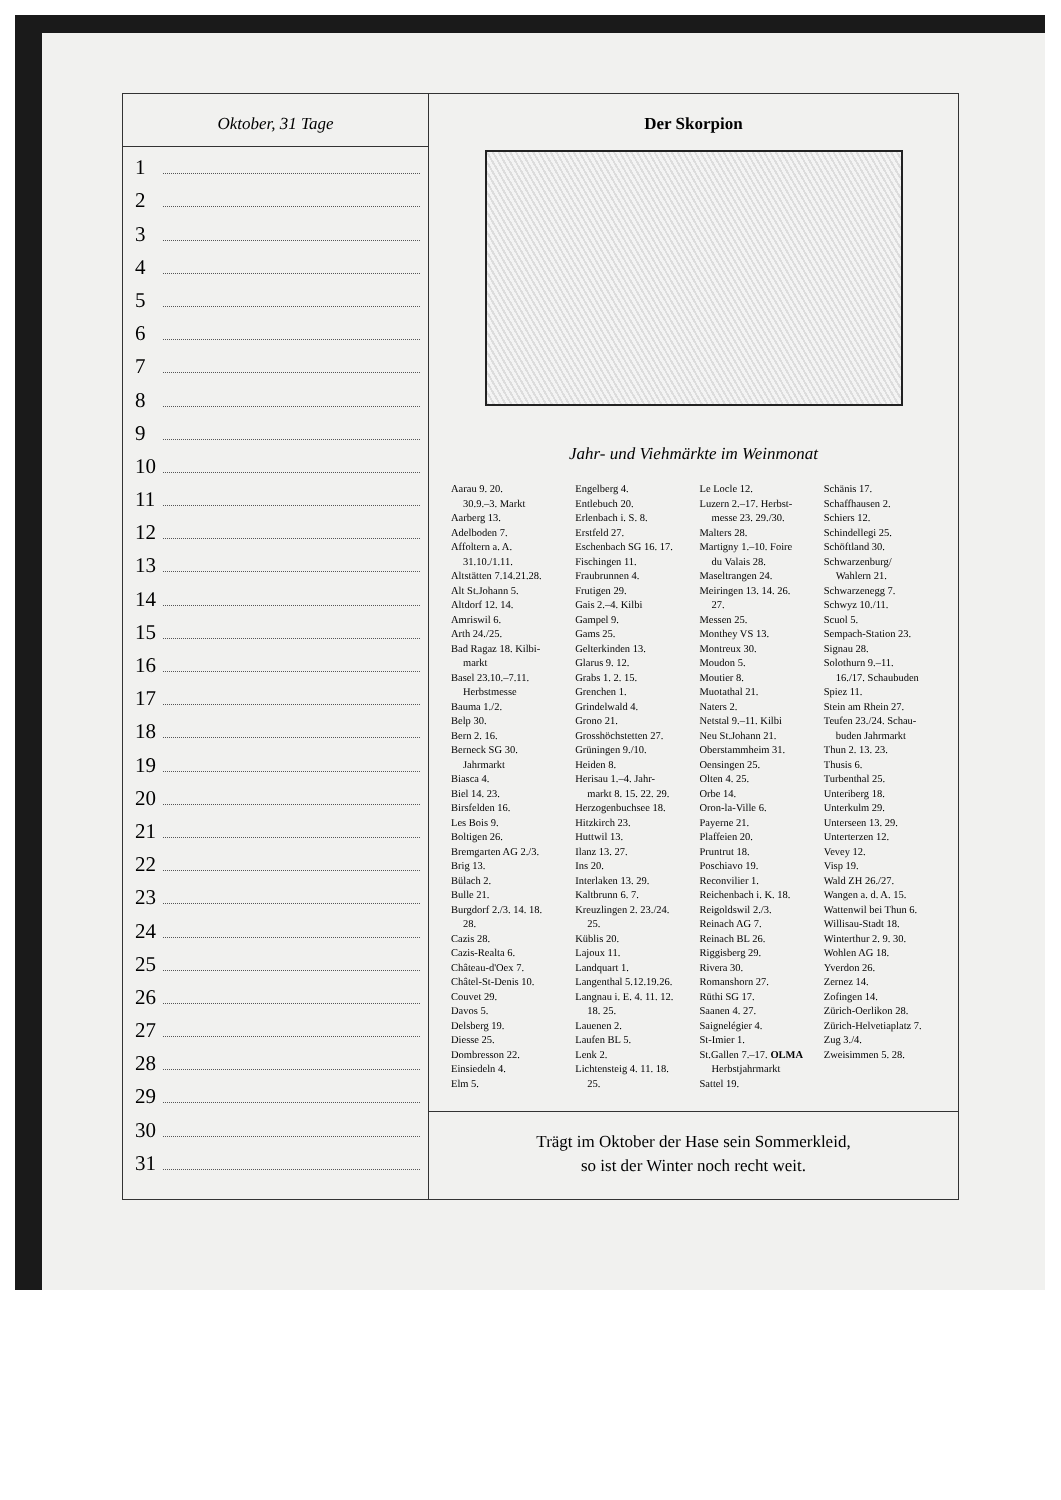Oktober, 31 Tage
1
2
3
4
5
6
7
8
9
10
11
12
13
14
15
16
17
18
19
20
21
22
23
24
25
26
27
28
29
30
31
Der Skorpion
Jahr- und Viehmärkte im Weinmonat
Aarau 9. 20.
30.9.–3. Markt
Aarberg 13.
Adelboden 7.
Affoltern a. A.
31.10./1.11.
Altstätten 7.14.21.28.
Alt St.Johann 5.
Altdorf 12. 14.
Amriswil 6.
Arth 24./25.
Bad Ragaz 18. Kilbi-
markt
Basel 23.10.–7.11.
Herbstmesse
Bauma 1./2.
Belp 30.
Bern 2. 16.
Berneck SG 30.
Jahrmarkt
Biasca 4.
Biel 14. 23.
Birsfelden 16.
Les Bois 9.
Boltigen 26.
Bremgarten AG 2./3.
Brig 13.
Bülach 2.
Bulle 21.
Burgdorf 2./3. 14. 18.
28.
Cazis 28.
Cazis-Realta 6.
Château-d'Oex 7.
Châtel-St-Denis 10.
Couvet 29.
Davos 5.
Delsberg 19.
Diesse 25.
Dombresson 22.
Einsiedeln 4.
Elm 5.
Engelberg 4.
Entlebuch 20.
Erlenbach i. S. 8.
Erstfeld 27.
Eschenbach SG 16. 17.
Fischingen 11.
Fraubrunnen 4.
Frutigen 29.
Gais 2.–4. Kilbi
Gampel 9.
Gams 25.
Gelterkinden 13.
Glarus 9. 12.
Grabs 1. 2. 15.
Grenchen 1.
Grindelwald 4.
Grono 21.
Grosshöchstetten 27.
Grüningen 9./10.
Heiden 8.
Herisau 1.–4. Jahr-
markt 8. 15. 22. 29.
Herzogenbuchsee 18.
Hitzkirch 23.
Huttwil 13.
Ilanz 13. 27.
Ins 20.
Interlaken 13. 29.
Kaltbrunn 6. 7.
Kreuzlingen 2. 23./24.
25.
Küblis 20.
Lajoux 11.
Landquart 1.
Langenthal 5.12.19.26.
Langnau i. E. 4. 11. 12.
18. 25.
Lauenen 2.
Laufen BL 5.
Lenk 2.
Lichtensteig 4. 11. 18.
25.
Le Locle 12.
Luzern 2.–17. Herbst-
messe 23. 29./30.
Malters 28.
Martigny 1.–10. Foire
du Valais 28.
Maseltrangen 24.
Meiringen 13. 14. 26.
27.
Messen 25.
Monthey VS 13.
Montreux 30.
Moudon 5.
Moutier 8.
Muotathal 21.
Naters 2.
Netstal 9.–11. Kilbi
Neu St.Johann 21.
Oberstammheim 31.
Oensingen 25.
Olten 4. 25.
Orbe 14.
Oron-la-Ville 6.
Payerne 21.
Plaffeien 20.
Pruntrut 18.
Poschiavo 19.
Reconvilier 1.
Reichenbach i. K. 18.
Reigoldswil 2./3.
Reinach AG 7.
Reinach BL 26.
Riggisberg 29.
Rivera 30.
Romanshorn 27.
Rüthi SG 17.
Saanen 4. 27.
Saignelégier 4.
St-Imier 1.
St.Gallen 7.–17. OLMA
Herbstjahrmarkt
Sattel 19.
Schänis 17.
Schaffhausen 2.
Schiers 12.
Schindellegi 25.
Schöftland 30.
Schwarzenburg/
Wahlern 21.
Schwarzenegg 7.
Schwyz 10./11.
Scuol 5.
Sempach-Station 23.
Signau 28.
Solothurn 9.–11.
16./17. Schaubuden
Spiez 11.
Stein am Rhein 27.
Teufen 23./24. Schau-
buden Jahrmarkt
Thun 2. 13. 23.
Thusis 6.
Turbenthal 25.
Unteriberg 18.
Unterkulm 29.
Unterseen 13. 29.
Unterterzen 12.
Vevey 12.
Visp 19.
Wald ZH 26./27.
Wangen a. d. A. 15.
Wattenwil bei Thun 6.
Willisau-Stadt 18.
Winterthur 2. 9. 30.
Wohlen AG 18.
Yverdon 26.
Zernez 14.
Zofingen 14.
Zürich-Oerlikon 28.
Zürich-Helvetiaplatz 7.
Zug 3./4.
Zweisimmen 5. 28.
Trägt im Oktober der Hase sein Sommerkleid,
so ist der Winter noch recht weit.